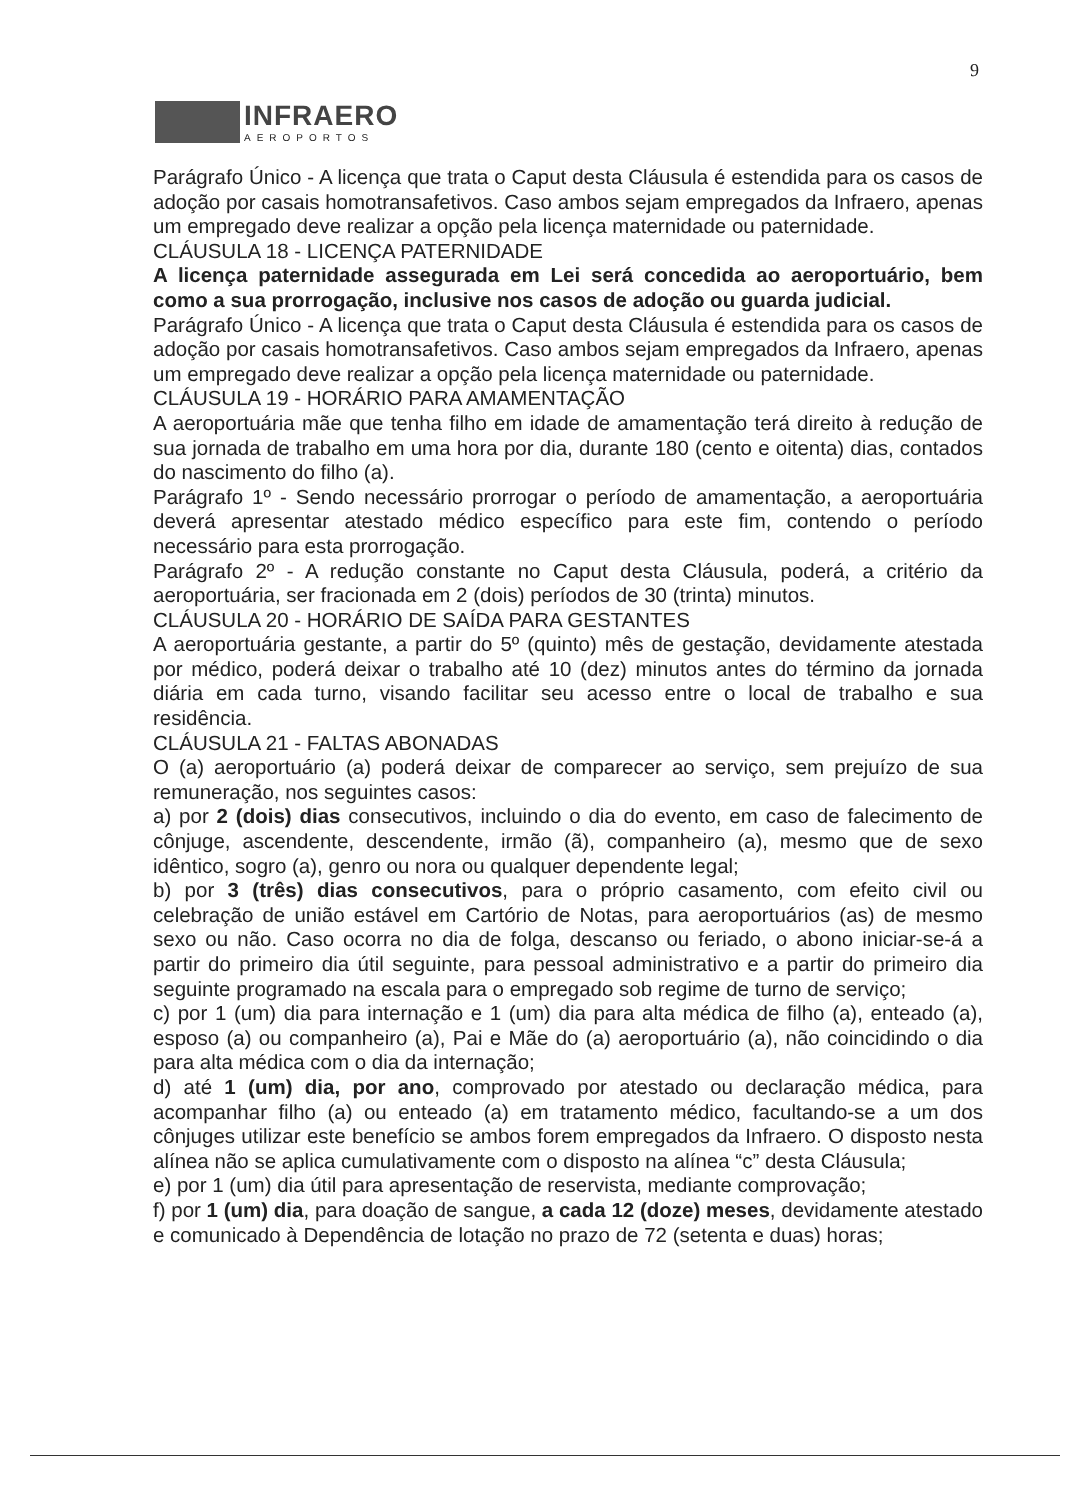9
INFRAERO
AEROPORTOS
Parágrafo Único - A licença que trata o Caput desta Cláusula é estendida para os casos de adoção por casais homotransafetivos. Caso ambos sejam empregados da Infraero, apenas um empregado deve realizar a opção pela licença maternidade ou paternidade.
CLÁUSULA 18 - LICENÇA PATERNIDADE
A licença paternidade assegurada em Lei será concedida ao aeroportuário, bem como a sua prorrogação, inclusive nos casos de adoção ou guarda judicial.
Parágrafo Único - A licença que trata o Caput desta Cláusula é estendida para os casos de adoção por casais homotransafetivos. Caso ambos sejam empregados da Infraero, apenas um empregado deve realizar a opção pela licença maternidade ou paternidade.
CLÁUSULA 19 - HORÁRIO PARA AMAMENTAÇÃO
A aeroportuária mãe que tenha filho em idade de amamentação terá direito à redução de sua jornada de trabalho em uma hora por dia, durante 180 (cento e oitenta) dias, contados do nascimento do filho (a).
Parágrafo 1º - Sendo necessário prorrogar o período de amamentação, a aeroportuária deverá apresentar atestado médico específico para este fim, contendo o período necessário para esta prorrogação.
Parágrafo 2º - A redução constante no Caput desta Cláusula, poderá, a critério da aeroportuária, ser fracionada em 2 (dois) períodos de 30 (trinta) minutos.
CLÁUSULA 20 - HORÁRIO DE SAÍDA PARA GESTANTES
A aeroportuária gestante, a partir do 5º (quinto) mês de gestação, devidamente atestada por médico, poderá deixar o trabalho até 10 (dez) minutos antes do término da jornada diária em cada turno, visando facilitar seu acesso entre o local de trabalho e sua residência.
CLÁUSULA 21 - FALTAS ABONADAS
O (a) aeroportuário (a) poderá deixar de comparecer ao serviço, sem prejuízo de sua remuneração, nos seguintes casos:
a) por 2 (dois) dias consecutivos, incluindo o dia do evento, em caso de falecimento de cônjuge, ascendente, descendente, irmão (ã), companheiro (a), mesmo que de sexo idêntico, sogro (a), genro ou nora ou qualquer dependente legal;
b) por 3 (três) dias consecutivos, para o próprio casamento, com efeito civil ou celebração de união estável em Cartório de Notas, para aeroportuários (as) de mesmo sexo ou não. Caso ocorra no dia de folga, descanso ou feriado, o abono iniciar-se-á a partir do primeiro dia útil seguinte, para pessoal administrativo e a partir do primeiro dia seguinte programado na escala para o empregado sob regime de turno de serviço;
c) por 1 (um) dia para internação e 1 (um) dia para alta médica de filho (a), enteado (a), esposo (a) ou companheiro (a), Pai e Mãe do (a) aeroportuário (a), não coincidindo o dia para alta médica com o dia da internação;
d) até 1 (um) dia, por ano, comprovado por atestado ou declaração médica, para acompanhar filho (a) ou enteado (a) em tratamento médico, facultando-se a um dos cônjuges utilizar este benefício se ambos forem empregados da Infraero. O disposto nesta alínea não se aplica cumulativamente com o disposto na alínea “c” desta Cláusula;
e) por 1 (um) dia útil para apresentação de reservista, mediante comprovação;
f) por 1 (um) dia, para doação de sangue, a cada 12 (doze) meses, devidamente atestado e comunicado à Dependência de lotação no prazo de 72 (setenta e duas) horas;